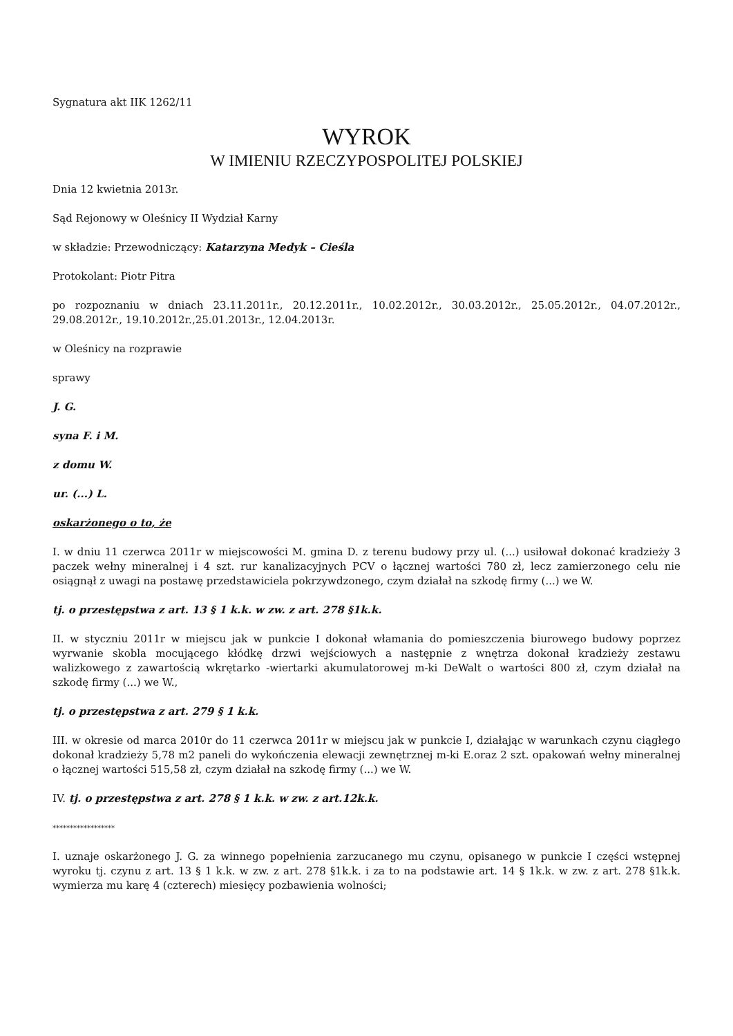Sygnatura akt IIK 1262/11
WYROK
W IMIENIU RZECZYPOSPOLITEJ POLSKIEJ
Dnia 12 kwietnia 2013r.
Sąd Rejonowy w Oleśnicy II Wydział Karny
w składzie: Przewodniczący: Katarzyna Medyk – Cieśla
Protokolant: Piotr Pitra
po rozpoznaniu w dniach 23.11.2011r., 20.12.2011r., 10.02.2012r., 30.03.2012r., 25.05.2012r., 04.07.2012r., 29.08.2012r., 19.10.2012r.,25.01.2013r., 12.04.2013r.
w Oleśnicy na rozprawie
sprawy
J. G.
syna F. i M.
z domu W.
ur. (...) L.
oskarżonego o to, że
I. w dniu 11 czerwca 2011r w miejscowości M. gmina D. z terenu budowy przy ul. (...) usiłował dokonać kradzieży 3 paczek wełny mineralnej i 4 szt. rur kanalizacyjnych PCV o łącznej wartości 780 zł, lecz zamierzonego celu nie osiągnął z uwagi na postawę przedstawiciela pokrzywdzonego, czym działał na szkodę firmy (...) we W.
tj. o przestępstwa z art. 13 § 1 k.k. w zw. z art. 278 §1k.k.
II. w styczniu 2011r w miejscu jak w punkcie I dokonał włamania do pomieszczenia biurowego budowy poprzez wyrwanie skobla mocującego kłódkę drzwi wejściowych a następnie z wnętrza dokonał kradzieży zestawu walizkowego z zawartością wkrętarko -wiertarki akumulatorowej m-ki DeWalt o wartości 800 zł, czym działał na szkodę firmy (...) we W.,
tj. o przestępstwa z art. 279 § 1 k.k.
III. w okresie od marca 2010r do 11 czerwca 2011r w miejscu jak w punkcie I, działając w warunkach czynu ciągłego dokonał kradzieży 5,78 m2 paneli do wykończenia elewacji zewnętrznej m-ki E.oraz 2 szt. opakowań wełny mineralnej o łącznej wartości 515,58 zł, czym działał na szkodę firmy (...) we W.
IV. tj. o przestępstwa z art. 278 § 1 k.k. w zw. z art.12k.k.
******************
I. uznaje oskarżonego J. G. za winnego popełnienia zarzucanego mu czynu, opisanego w punkcie I części wstępnej wyroku tj. czynu z art. 13 § 1 k.k. w zw. z art. 278 §1k.k. i za to na podstawie art. 14 § 1k.k. w zw. z art. 278 §1k.k. wymierza mu karę 4 (czterech) miesięcy pozbawienia wolności;